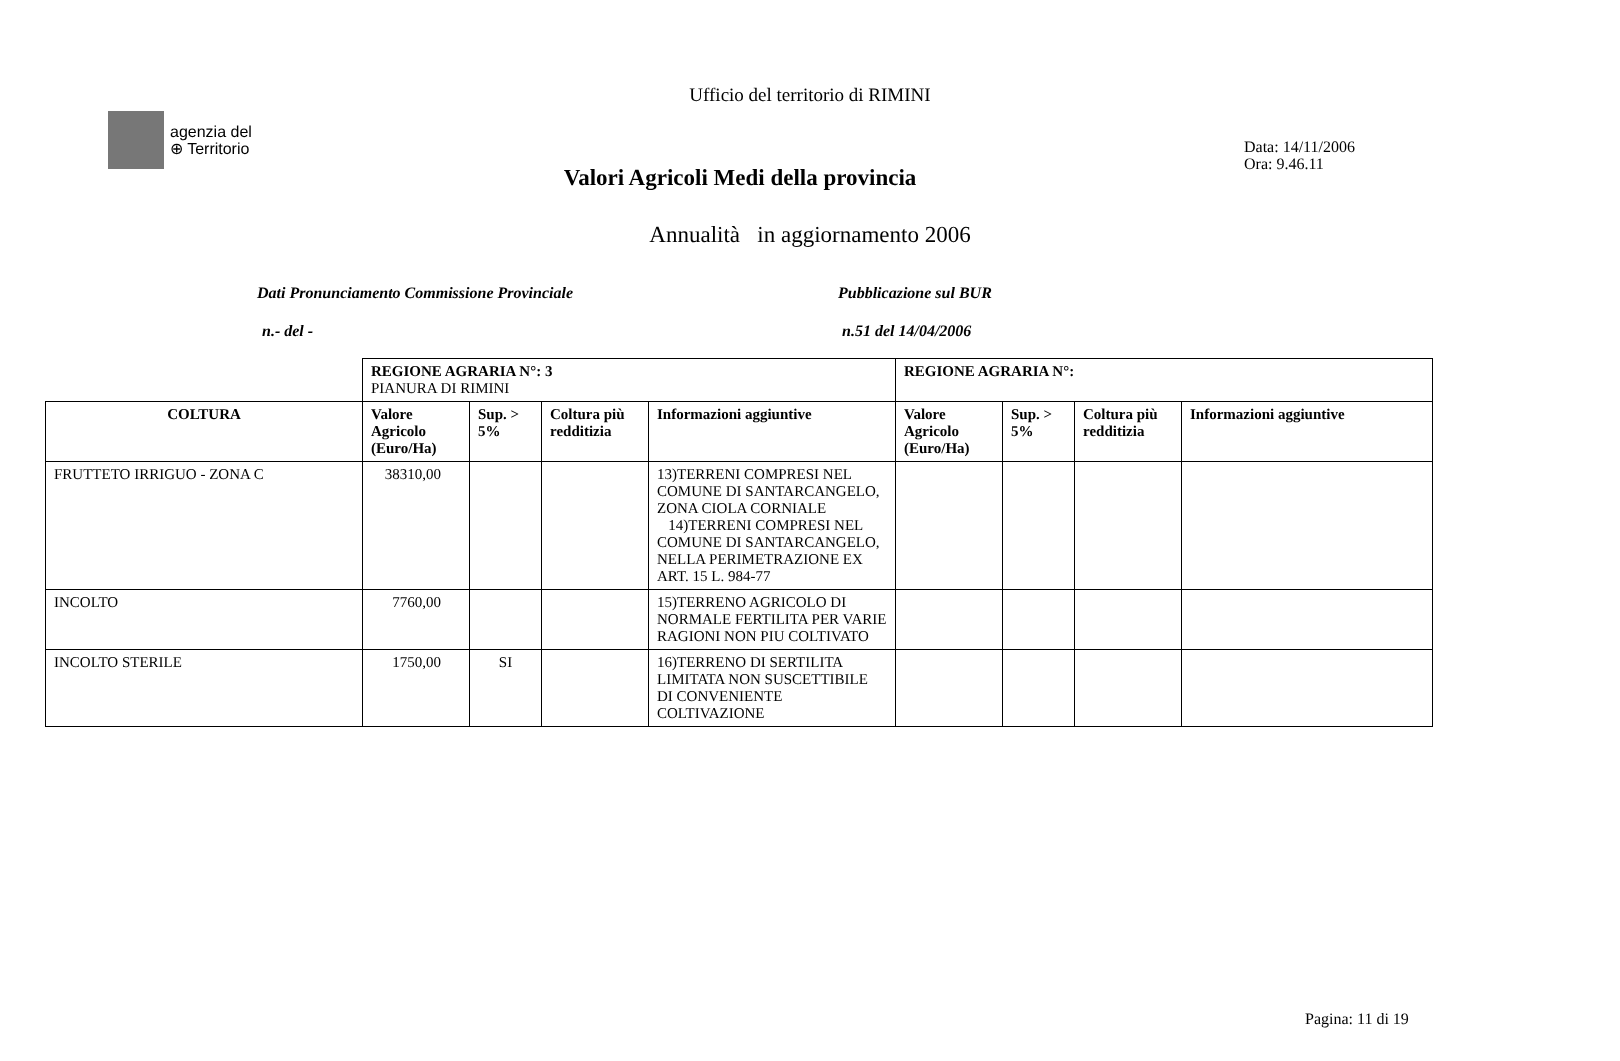agenzia del
⊕ Territorio
Ufficio del territorio di RIMINI
Data: 14/11/2006
Ora: 9.46.11
Valori Agricoli Medi della provincia
Annualità in aggiornamento 2006
Dati Pronunciamento Commissione Provinciale
Pubblicazione sul BUR
n.- del - n.51 del 14/04/2006
| | REGIONE AGRARIA N°: 3 PIANURA DI RIMINI | | | | REGIONE AGRARIA N°: | | | |
| COLTURA | Valore Agricolo (Euro/Ha) | Sup. > 5% | Coltura più redditizia | Informazioni aggiuntive | Valore Agricolo (Euro/Ha) | Sup. > 5% | Coltura più redditizia | Informazioni aggiuntive |
| FRUTTETO IRRIGUO - ZONA C | 38310,00 | | | 13)TERRENI COMPRESI NEL COMUNE DI SANTARCANGELO, ZONA CIOLA CORNIALE 14)TERRENI COMPRESI NEL COMUNE DI SANTARCANGELO, NELLA PERIMETRAZIONE EX ART. 15 L. 984-77 | | | | |
| INCOLTO | 7760,00 | | | 15)TERRENO AGRICOLO DI NORMALE FERTILITA PER VARIE RAGIONI NON PIU COLTIVATO | | | | |
| INCOLTO STERILE | 1750,00 | SI | | 16)TERRENO DI SERTILITA LIMITATA NON SUSCETTIBILE DI CONVENIENTE COLTIVAZIONE | | | | |
Pagina: 11 di 19